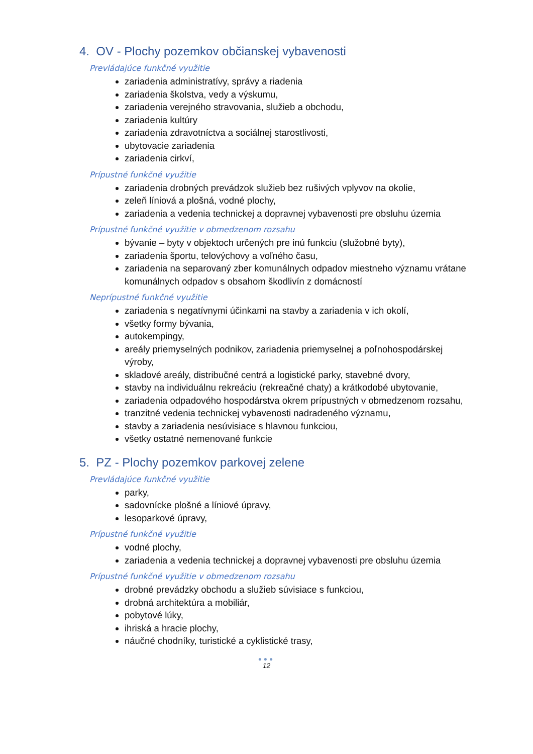4. OV - Plochy pozemkov občianskej vybavenosti
Prevládajúce funkčné využitie
zariadenia administratívy, správy a riadenia
zariadenia školstva, vedy a výskumu,
zariadenia verejného stravovania, služieb a obchodu,
zariadenia kultúry
zariadenia zdravotníctva a sociálnej starostlivosti,
ubytovacie zariadenia
zariadenia cirkví,
Prípustné funkčné využitie
zariadenia drobných prevádzok služieb bez rušivých vplyvov na okolie,
zeleň líniová a plošná, vodné plochy,
zariadenia a vedenia technickej a dopravnej vybavenosti pre obsluhu územia
Prípustné funkčné využitie v obmedzenom rozsahu
bývanie – byty v objektoch určených pre inú funkciu (služobné byty),
zariadenia športu, telovýchovy a voľného času,
zariadenia na separovaný zber komunálnych odpadov miestneho významu vrátane komunálnych odpadov s obsahom škodlivín z domácností
Neprípustné funkčné využitie
zariadenia s negatívnymi účinkami na stavby a zariadenia v ich okolí,
všetky formy bývania,
autokempingy,
areály priemyselných podnikov, zariadenia priemyselnej a poľnohospodárskej výroby,
skladové areály, distribučné centrá a logistické parky, stavebné dvory,
stavby na individuálnu rekreáciu (rekreačné chaty) a krátkodobé ubytovanie,
zariadenia odpadového hospodárstva okrem prípustných v obmedzenom rozsahu,
tranzitné vedenia technickej vybavenosti nadradeného významu,
stavby a zariadenia nesúvisiace s hlavnou funkciou,
všetky ostatné nemenované funkcie
5. PZ - Plochy pozemkov parkovej zelene
Prevládajúce funkčné využitie
parky,
sadovnícke plošné a líniové úpravy,
lesoparkové úpravy,
Prípustné funkčné využitie
vodné plochy,
zariadenia a vedenia technickej a dopravnej vybavenosti pre obsluhu územia
Prípustné funkčné využitie v obmedzenom rozsahu
drobné prevádzky obchodu a služieb súvisiace s funkciou,
drobná architektúra a mobiliár,
pobytové lúky,
ihriská a hracie plochy,
náučné chodníky, turistické a cyklistické trasy,
●●●
12